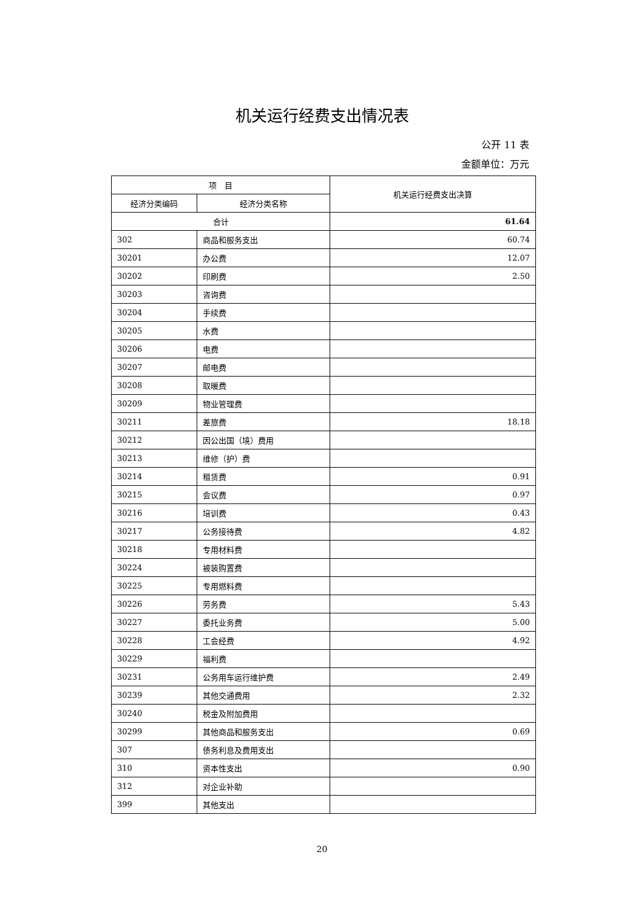机关运行经费支出情况表
公开 11 表
金额单位：万元
| 项 目 | | 机关运行经费支出决算 |
| --- | --- | --- |
| 经济分类编码 | 经济分类名称 | |
| 合计 | | 61.64 |
| 302 | 商品和服务支出 | 60.74 |
| 30201 | 办公费 | 12.07 |
| 30202 | 印刷费 | 2.50 |
| 30203 | 咨询费 | |
| 30204 | 手续费 | |
| 30205 | 水费 | |
| 30206 | 电费 | |
| 30207 | 邮电费 | |
| 30208 | 取暖费 | |
| 30209 | 物业管理费 | |
| 30211 | 差旅费 | 18.18 |
| 30212 | 因公出国（境）费用 | |
| 30213 | 维修（护）费 | |
| 30214 | 租赁费 | 0.91 |
| 30215 | 会议费 | 0.97 |
| 30216 | 培训费 | 0.43 |
| 30217 | 公务接待费 | 4.82 |
| 30218 | 专用材料费 | |
| 30224 | 被装购置费 | |
| 30225 | 专用燃料费 | |
| 30226 | 劳务费 | 5.43 |
| 30227 | 委托业务费 | 5.00 |
| 30228 | 工会经费 | 4.92 |
| 30229 | 福利费 | |
| 30231 | 公务用车运行维护费 | 2.49 |
| 30239 | 其他交通费用 | 2.32 |
| 30240 | 税金及附加费用 | |
| 30299 | 其他商品和服务支出 | 0.69 |
| 307 | 债务利息及费用支出 | |
| 310 | 资本性支出 | 0.90 |
| 312 | 对企业补助 | |
| 399 | 其他支出 | |
20